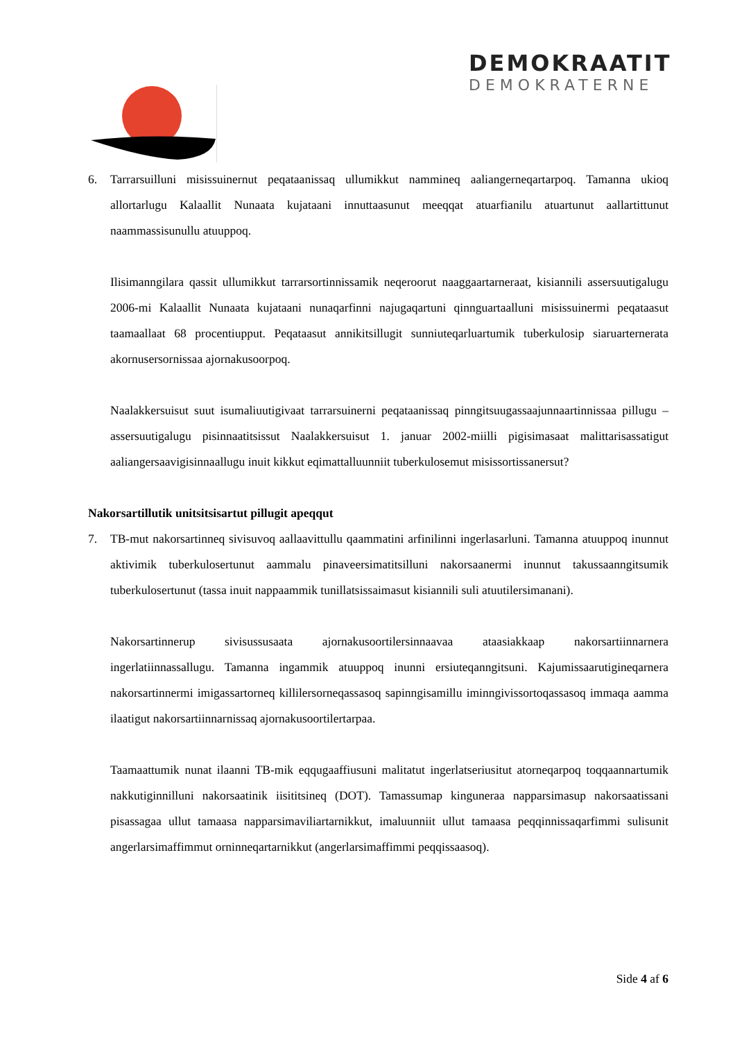DEMOKRAATIT
DEMOKRATERNE
6. Tarrarsuilluni misissuinernut peqataanissaq ullumikkut nammineq aaliangerneqartarpoq. Tamanna ukioq allortarlugu Kalaallit Nunaata kujataani innuttaasunut meeqqat atuarfianilu atuartunut aallartittunut naammassisunullu atuuppoq.
Ilisimanngilara qassit ullumikkut tarrarsortinnissamik neqeroorut naaggaartarneraat, kisianni­li assersuutigalugu 2006-mi Kalaallit Nunaata kujataani nunaqarfinni najugaqartuni qinngu­artaalluni misissuinermi peqataasut taamaallaat 68 procentiupput. Peqataasut annikitsillugit sunniuteqarluartumik tuberkulosip siaruarternerata akornusersornissaa ajornakusoorpoq.
Naalakkersuisut suut isumaliuutigivaat tarrarsuinerni peqataanissaq pinngitsuugassaajunnaar­tinnissaa pillugu – assersuutigalugu pisinnaatitsissut Naalakkersuisut 1. januar 2002-miilli pi­gisimasaat malittarisassatigut aaliangersaavigisinnaallugu inuit kikkut eqimattalluunniit tu­berkulosemut misissortissanersut?
Nakorsartillutik unitsitsisartut pillugit apeqqut
7. TB-mut nakorsartinneq sivisuvoq aallaavittullu qaammatini arfinilinni ingerlasarluni. Tamanna atuuppoq inunnut aktivimik tuberkulosertunut aammalu pinaveersimatitsilluni nakor­saanermi inunnut takussaanngitsumik tuberkulosertunut (tassa inuit nappaammik tunillatsis­saimasut kisiannili suli atuutilersimanani).
Nakorsartinnerup sivisussusaata ajornakusoortilersinnaavaa ataasiakkaap nakorsartiinnarnera ingerlatiinnassallugu. Tamanna ingammik atuuppoq inunni ersiuteqanngitsuni. Kajumissaa­rutigineqarnera nakorsartinnermi imigassartorneq killilersorneqassasoq sapinngisamillu imin­ngivissortoqassasoq immaqa aamma ilaatigut nakorsartiinnarnissaq ajornakusoortilertarpaa.
Taamaattumik nunat ilaanni TB-mik eqqugaaffiusuni malitatut ingerlatseriusitut atorneqar­poq toqqaannartumik nakkutiginnilluni nakorsaatinik iisititsineq (DOT). Tamassumap kingu­neraa napparsimasup nakorsaatissani pisassagaa ullut tamaasa napparsimaviliartarnikkut, imaluunniit ullut tamaasa peqqinnissaqarfimmi sulisunit angerlarsimaffimmut orninneqartar­nikkut (angerlarsimaffimmi peqqissaasoq).
Side 4 af 6